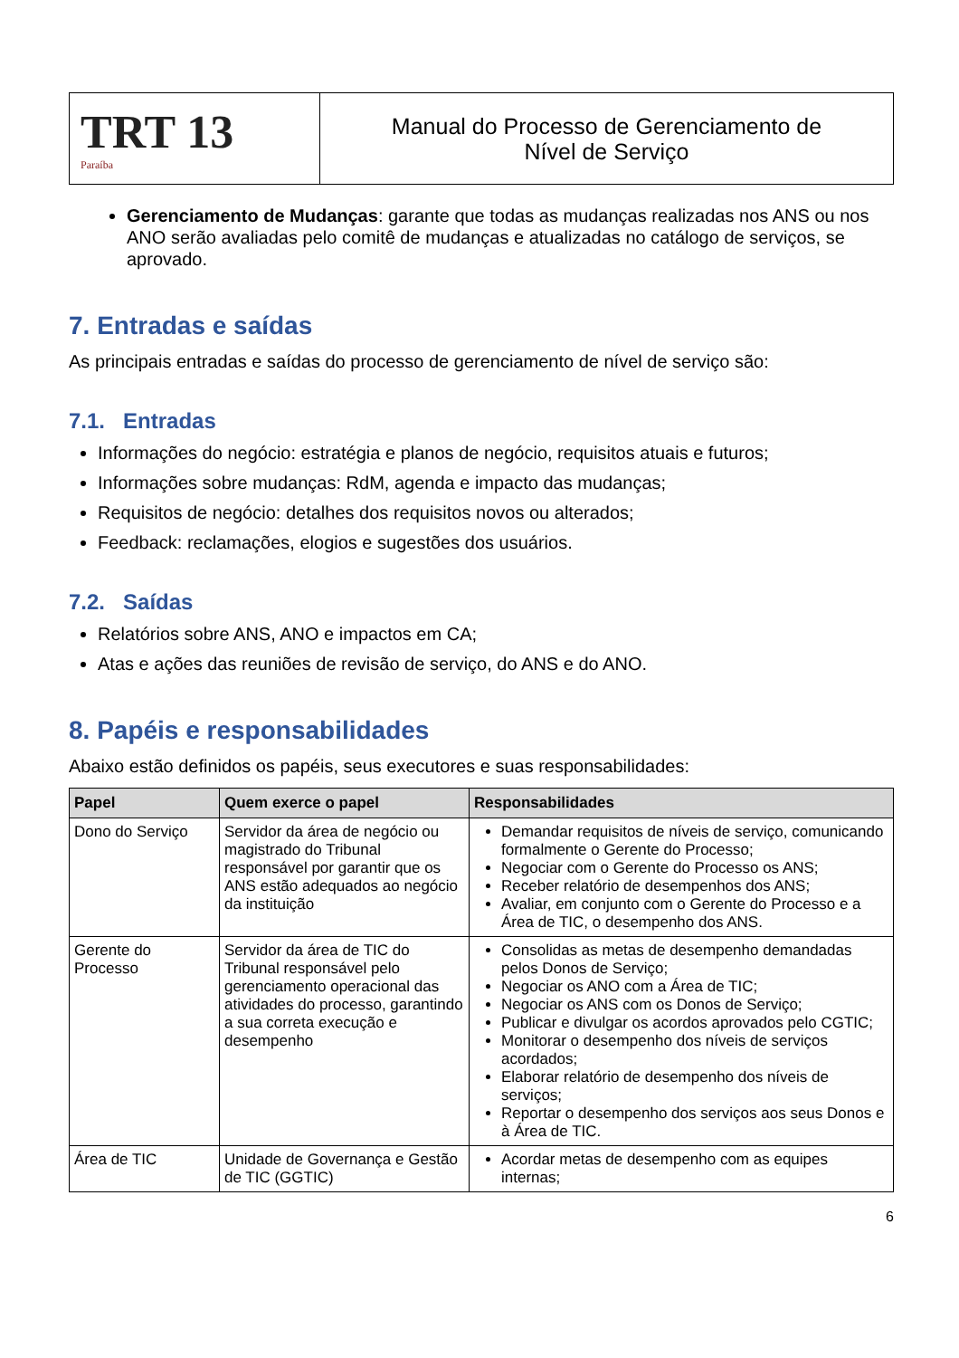TRT 13
Paraíba
Manual do Processo de Gerenciamento de
Nível de Serviço
Gerenciamento de Mudanças: garante que todas as mudanças realizadas nos ANS ou nos ANO serão avaliadas pelo comitê de mudanças e atualizadas no catálogo de serviços, se aprovado.
7. Entradas e saídas
As principais entradas e saídas do processo de gerenciamento de nível de serviço são:
7.1. Entradas
Informações do negócio: estratégia e planos de negócio, requisitos atuais e futuros;
Informações sobre mudanças: RdM, agenda e impacto das mudanças;
Requisitos de negócio: detalhes dos requisitos novos ou alterados;
Feedback: reclamações, elogios e sugestões dos usuários.
7.2. Saídas
Relatórios sobre ANS, ANO e impactos em CA;
Atas e ações das reuniões de revisão de serviço, do ANS e do ANO.
8. Papéis e responsabilidades
Abaixo estão definidos os papéis, seus executores e suas responsabilidades:
| Papel | Quem exerce o papel | Responsabilidades |
| --- | --- | --- |
| Dono do Serviço | Servidor da área de negócio ou magistrado do Tribunal responsável por garantir que os ANS estão adequados ao negócio da instituição | Demandar requisitos de níveis de serviço, comunicando formalmente o Gerente do Processo; Negociar com o Gerente do Processo os ANS; Receber relatório de desempenhos dos ANS; Avaliar, em conjunto com o Gerente do Processo e a Área de TIC, o desempenho dos ANS. |
| Gerente do Processo | Servidor da área de TIC do Tribunal responsável pelo gerenciamento operacional das atividades do processo, garantindo a sua correta execução e desempenho | Consolidas as metas de desempenho demandadas pelos Donos de Serviço; Negociar os ANO com a Área de TIC; Negociar os ANS com os Donos de Serviço; Publicar e divulgar os acordos aprovados pelo CGTIC; Monitorar o desempenho dos níveis de serviços acordados; Elaborar relatório de desempenho dos níveis de serviços; Reportar o desempenho dos serviços aos seus Donos e à Área de TIC. |
| Área de TIC | Unidade de Governança e Gestão de TIC (GGTIC) | Acordar metas de desempenho com as equipes internas; |
6